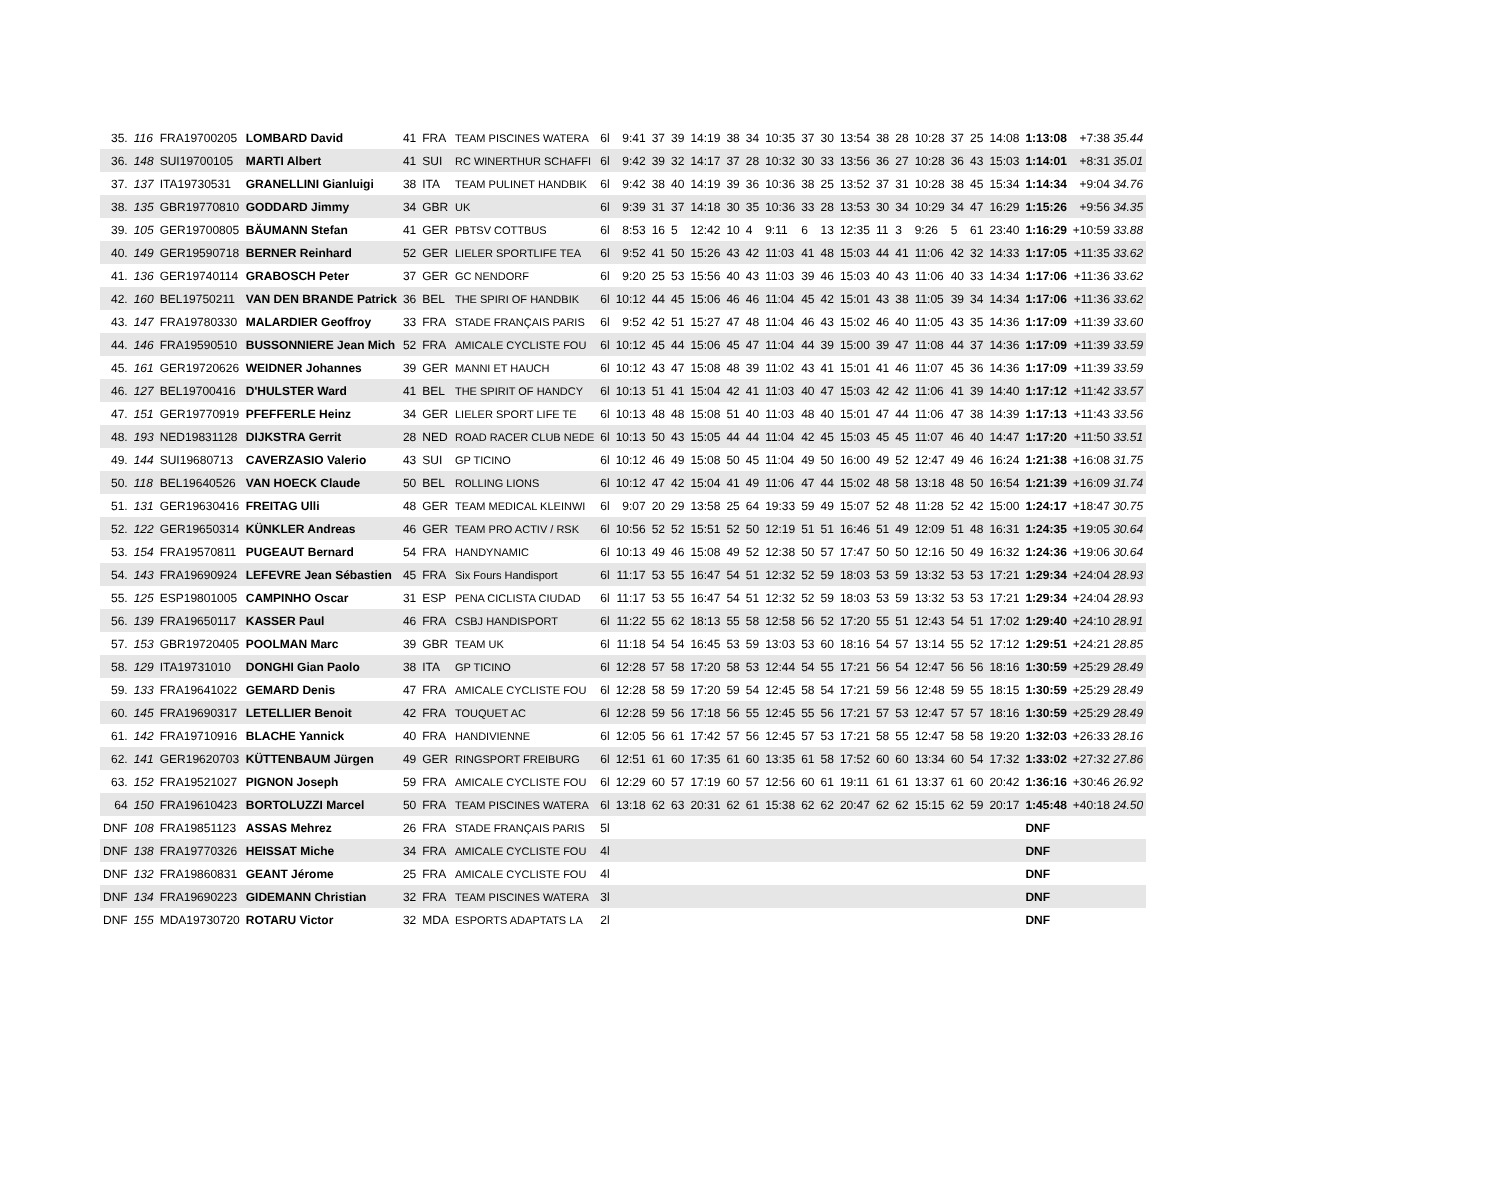| 35. | 116 | FRA19700205 | LOMBARD David | 41 | FRA | TEAM PISCINES WATERA | 6l | 9:41 | 37 | 39 | 14:19 | 38 | 34 | 10:35 | 37 | 30 | 13:54 | 38 | 28 | 10:28 | 37 | 25 | 14:08 | 1:13:08 | +7:38 35.44 |
| 36. | 148 | SUI19700105 | MARTI Albert | 41 | SUI | RC WINERTHUR SCHAFFI | 6l | 9:42 | 39 | 32 | 14:17 | 37 | 28 | 10:32 | 30 | 33 | 13:56 | 36 | 27 | 10:28 | 36 | 43 | 15:03 | 1:14:01 | +8:31 35.01 |
| 37. | 137 | ITA19730531 | GRANELLINI Gianluigi | 38 | ITA | TEAM PULINET HANDBIK | 6l | 9:42 | 38 | 40 | 14:19 | 39 | 36 | 10:36 | 38 | 25 | 13:52 | 37 | 31 | 10:28 | 38 | 45 | 15:34 | 1:14:34 | +9:04 34.76 |
| 38. | 135 | GBR19770810 | GODDARD Jimmy | 34 | GBR | UK | 6l | 9:39 | 31 | 37 | 14:18 | 30 | 35 | 10:36 | 33 | 28 | 13:53 | 30 | 34 | 10:29 | 34 | 47 | 16:29 | 1:15:26 | +9:56 34.35 |
| 39. | 105 | GER19700805 | BÄUMANN Stefan | 41 | GER | PBTSV COTTBUS | 6l | 8:53 | 16 | 5 | 12:42 | 10 | 4 | 9:11 | 6 | 13 | 12:35 | 11 | 3 | 9:26 | 5 | 61 | 23:40 | 1:16:29 | +10:59 33.88 |
| 40. | 149 | GER19590718 | BERNER Reinhard | 52 | GER | LIELER SPORTLIFE TEA | 6l | 9:52 | 41 | 50 | 15:26 | 43 | 42 | 11:03 | 41 | 48 | 15:03 | 44 | 41 | 11:06 | 42 | 32 | 14:33 | 1:17:05 | +11:35 33.62 |
| 41. | 136 | GER19740114 | GRABOSCH Peter | 37 | GER | GC NENDORF | 6l | 9:20 | 25 | 53 | 15:56 | 40 | 43 | 11:03 | 39 | 46 | 15:03 | 40 | 43 | 11:06 | 40 | 33 | 14:34 | 1:17:06 | +11:36 33.62 |
| 42. | 160 | BEL19750211 | VAN DEN BRANDE Patrick | 36 | BEL | THE SPIRI OF HANDBIK | 6l | 10:12 | 44 | 45 | 15:06 | 46 | 46 | 11:04 | 45 | 42 | 15:01 | 43 | 38 | 11:05 | 39 | 34 | 14:34 | 1:17:06 | +11:36 33.62 |
| 43. | 147 | FRA19780330 | MALARDIER Geoffroy | 33 | FRA | STADE FRANÇAIS PARIS | 6l | 9:52 | 42 | 51 | 15:27 | 47 | 48 | 11:04 | 46 | 43 | 15:02 | 46 | 40 | 11:05 | 43 | 35 | 14:36 | 1:17:09 | +11:39 33.60 |
| 44. | 146 | FRA19590510 | BUSSONNIERE Jean Mich | 52 | FRA | AMICALE CYCLISTE FOU | 6l | 10:12 | 45 | 44 | 15:06 | 45 | 47 | 11:04 | 44 | 39 | 15:00 | 39 | 47 | 11:08 | 44 | 37 | 14:36 | 1:17:09 | +11:39 33.59 |
| 45. | 161 | GER19720626 | WEIDNER Johannes | 39 | GER | MANNI ET HAUCH | 6l | 10:12 | 43 | 47 | 15:08 | 48 | 39 | 11:02 | 43 | 41 | 15:01 | 41 | 46 | 11:07 | 45 | 36 | 14:36 | 1:17:09 | +11:39 33.59 |
| 46. | 127 | BEL19700416 | D'HULSTER Ward | 41 | BEL | THE SPIRIT OF HANDCY | 6l | 10:13 | 51 | 41 | 15:04 | 42 | 41 | 11:03 | 40 | 47 | 15:03 | 42 | 42 | 11:06 | 41 | 39 | 14:40 | 1:17:12 | +11:42 33.57 |
| 47. | 151 | GER19770919 | PFEFFERLE Heinz | 34 | GER | LIELER SPORT LIFE TE | 6l | 10:13 | 48 | 48 | 15:08 | 51 | 40 | 11:03 | 48 | 40 | 15:01 | 47 | 44 | 11:06 | 47 | 38 | 14:39 | 1:17:13 | +11:43 33.56 |
| 48. | 193 | NED19831128 | DIJKSTRA Gerrit | 28 | NED | ROAD RACER CLUB NEDE | 6l | 10:13 | 50 | 43 | 15:05 | 44 | 44 | 11:04 | 42 | 45 | 15:03 | 45 | 45 | 11:07 | 46 | 40 | 14:47 | 1:17:20 | +11:50 33.51 |
| 49. | 144 | SUI19680713 | CAVERZASIO Valerio | 43 | SUI | GP TICINO | 6l | 10:12 | 46 | 49 | 15:08 | 50 | 45 | 11:04 | 49 | 50 | 16:00 | 49 | 52 | 12:47 | 49 | 46 | 16:24 | 1:21:38 | +16:08 31.75 |
| 50. | 118 | BEL19640526 | VAN HOECK Claude | 50 | BEL | ROLLING LIONS | 6l | 10:12 | 47 | 42 | 15:04 | 41 | 49 | 11:06 | 47 | 44 | 15:02 | 48 | 58 | 13:18 | 48 | 50 | 16:54 | 1:21:39 | +16:09 31.74 |
| 51. | 131 | GER19630416 | FREITAG Ulli | 48 | GER | TEAM MEDICAL KLEINWI | 6l | 9:07 | 20 | 29 | 13:58 | 25 | 64 | 19:33 | 59 | 49 | 15:07 | 52 | 48 | 11:28 | 52 | 42 | 15:00 | 1:24:17 | +18:47 30.75 |
| 52. | 122 | GER19650314 | KÜNKLER Andreas | 46 | GER | TEAM PRO ACTIV / RSK | 6l | 10:56 | 52 | 52 | 15:51 | 52 | 50 | 12:19 | 51 | 51 | 16:46 | 51 | 49 | 12:09 | 51 | 48 | 16:31 | 1:24:35 | +19:05 30.64 |
| 53. | 154 | FRA19570811 | PUGEAUT Bernard | 54 | FRA | HANDYNAMIC | 6l | 10:13 | 49 | 46 | 15:08 | 49 | 52 | 12:38 | 50 | 57 | 17:47 | 50 | 50 | 12:16 | 50 | 49 | 16:32 | 1:24:36 | +19:06 30.64 |
| 54. | 143 | FRA19690924 | LEFEVRE Jean Sébastien | 45 | FRA | Six Fours Handisport | 6l | 11:17 | 53 | 55 | 16:47 | 54 | 51 | 12:32 | 52 | 59 | 18:03 | 53 | 59 | 13:32 | 53 | 53 | 17:21 | 1:29:34 | +24:04 28.93 |
| 55. | 125 | ESP19801005 | CAMPINHO Oscar | 31 | ESP | PENA CICLISTA CIUDAD | 6l | 11:17 | 53 | 55 | 16:47 | 54 | 51 | 12:32 | 52 | 59 | 18:03 | 53 | 59 | 13:32 | 53 | 53 | 17:21 | 1:29:34 | +24:04 28.93 |
| 56. | 139 | FRA19650117 | KASSER Paul | 46 | FRA | CSBJ HANDISPORT | 6l | 11:22 | 55 | 62 | 18:13 | 55 | 58 | 12:58 | 56 | 52 | 17:20 | 55 | 51 | 12:43 | 54 | 51 | 17:02 | 1:29:40 | +24:10 28.91 |
| 57. | 153 | GBR19720405 | POOLMAN Marc | 39 | GBR | TEAM UK | 6l | 11:18 | 54 | 54 | 16:45 | 53 | 59 | 13:03 | 53 | 60 | 18:16 | 54 | 57 | 13:14 | 55 | 52 | 17:12 | 1:29:51 | +24:21 28.85 |
| 58. | 129 | ITA19731010 | DONGHI Gian Paolo | 38 | ITA | GP TICINO | 6l | 12:28 | 57 | 58 | 17:20 | 58 | 53 | 12:44 | 54 | 55 | 17:21 | 56 | 54 | 12:47 | 56 | 56 | 18:16 | 1:30:59 | +25:29 28.49 |
| 59. | 133 | FRA19641022 | GEMARD Denis | 47 | FRA | AMICALE CYCLISTE FOU | 6l | 12:28 | 58 | 59 | 17:20 | 59 | 54 | 12:45 | 58 | 54 | 17:21 | 59 | 56 | 12:48 | 59 | 55 | 18:15 | 1:30:59 | +25:29 28.49 |
| 60. | 145 | FRA19690317 | LETELLIER Benoit | 42 | FRA | TOUQUET AC | 6l | 12:28 | 59 | 56 | 17:18 | 56 | 55 | 12:45 | 55 | 56 | 17:21 | 57 | 53 | 12:47 | 57 | 57 | 18:16 | 1:30:59 | +25:29 28.49 |
| 61. | 142 | FRA19710916 | BLACHE Yannick | 40 | FRA | HANDIVIENNE | 6l | 12:05 | 56 | 61 | 17:42 | 57 | 56 | 12:45 | 57 | 53 | 17:21 | 58 | 55 | 12:47 | 58 | 58 | 19:20 | 1:32:03 | +26:33 28.16 |
| 62. | 141 | GER19620703 | KÜTTENBAUM Jürgen | 49 | GER | RINGSPORT FREIBURG | 6l | 12:51 | 61 | 60 | 17:35 | 61 | 60 | 13:35 | 61 | 58 | 17:52 | 60 | 60 | 13:34 | 60 | 54 | 17:32 | 1:33:02 | +27:32 27.86 |
| 63. | 152 | FRA19521027 | PIGNON Joseph | 59 | FRA | AMICALE CYCLISTE FOU | 6l | 12:29 | 60 | 57 | 17:19 | 60 | 57 | 12:56 | 60 | 61 | 19:11 | 61 | 61 | 13:37 | 61 | 60 | 20:42 | 1:36:16 | +30:46 26.92 |
| 64 | 150 | FRA19610423 | BORTOLUZZI Marcel | 50 | FRA | TEAM PISCINES WATERA | 6l | 13:18 | 62 | 63 | 20:31 | 62 | 61 | 15:38 | 62 | 62 | 20:47 | 62 | 62 | 15:15 | 62 | 59 | 20:17 | 1:45:48 | +40:18 24.50 |
| DNF | 108 | FRA19851123 | ASSAS Mehrez | 26 | FRA | STADE FRANÇAIS PARIS | 5l | | | | | | | | | | | | | | | | | DNF | |
| DNF | 138 | FRA19770326 | HEISSAT Miche | 34 | FRA | AMICALE CYCLISTE FOU | 4l | | | | | | | | | | | | | | | | | DNF | |
| DNF | 132 | FRA19860831 | GEANT Jérome | 25 | FRA | AMICALE CYCLISTE FOU | 4l | | | | | | | | | | | | | | | | | DNF | |
| DNF | 134 | FRA19690223 | GIDEMANN Christian | 32 | FRA | TEAM PISCINES WATERA | 3l | | | | | | | | | | | | | | | | | DNF | |
| DNF | 155 | MDA19730720 | ROTARU Victor | 32 | MDA | ESPORTS ADAPTATS LA | 2l | | | | | | | | | | | | | | | | | DNF | |